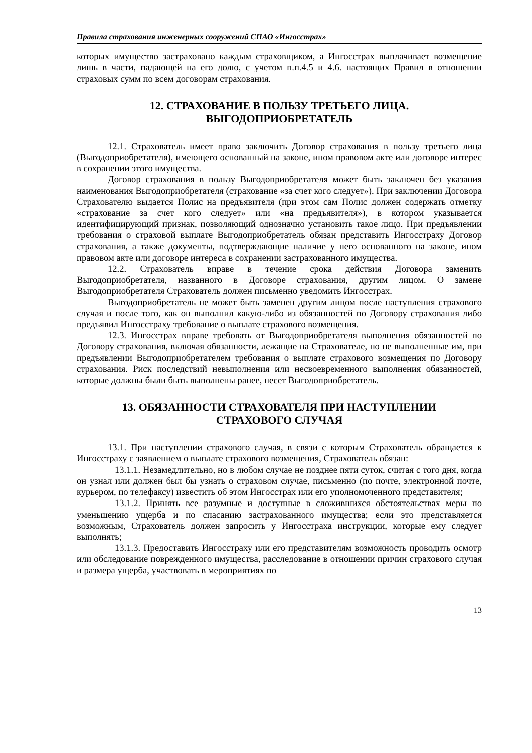Правила страхования инженерных сооружений СПАО «Ингосстрах»
которых имущество застраховано каждым страховщиком, а Ингосстрах выплачивает возмещение лишь в части, падающей на его долю, с учетом п.п.4.5 и 4.6. настоящих Правил в отношении страховых сумм по всем договорам страхования.
12. СТРАХОВАНИЕ В ПОЛЬЗУ ТРЕТЬЕГО ЛИЦА.
ВЫГОДОПРИОБРЕТАТЕЛЬ
12.1. Страхователь имеет право заключить Договор страхования в пользу третьего лица (Выгодоприобретателя), имеющего основанный на законе, ином правовом акте или договоре интерес в сохранении этого имущества.
Договор страхования в пользу Выгодоприобретателя может быть заключен без указания наименования Выгодоприобретателя (страхование «за счет кого следует»). При заключении Договора Страхователю выдается Полис на предъявителя (при этом сам Полис должен содержать отметку «страхование за счет кого следует» или «на предъявителя»), в котором указывается идентифицирующий признак, позволяющий однозначно установить такое лицо. При предъявлении требования о страховой выплате Выгодоприобретатель обязан представить Ингосстраху Договор страхования, а также документы, подтверждающие наличие у него основанного на законе, ином правовом акте или договоре интереса в сохранении застрахованного имущества.
12.2. Страхователь вправе в течение срока действия Договора заменить Выгодоприобретателя, названного в Договоре страхования, другим лицом. О замене Выгодоприобретателя Страхователь должен письменно уведомить Ингосстрах.
Выгодоприобретатель не может быть заменен другим лицом после наступления страхового случая и после того, как он выполнил какую-либо из обязанностей по Договору страхования либо предъявил Ингосстраху требование о выплате страхового возмещения.
12.3. Ингосстрах вправе требовать от Выгодоприобретателя выполнения обязанностей по Договору страхования, включая обязанности, лежащие на Страхователе, но не выполненные им, при предъявлении Выгодоприобретателем требования о выплате страхового возмещения по Договору страхования. Риск последствий невыполнения или несвоевременного выполнения обязанностей, которые должны были быть выполнены ранее, несет Выгодоприобретатель.
13. ОБЯЗАННОСТИ СТРАХОВАТЕЛЯ ПРИ НАСТУПЛЕНИИ
СТРАХОВОГО СЛУЧАЯ
13.1. При наступлении страхового случая, в связи с которым Страхователь обращается к Ингосстраху с заявлением о выплате страхового возмещения, Страхователь обязан:
13.1.1. Незамедлительно, но в любом случае не позднее пяти суток, считая с того дня, когда он узнал или должен был бы узнать о страховом случае, письменно (по почте, электронной почте, курьером, по телефаксу) известить об этом Ингосстрах или его уполномоченного представителя;
13.1.2. Принять все разумные и доступные в сложившихся обстоятельствах меры по уменьшению ущерба и по спасанию застрахованного имущества; если это представляется возможным, Страхователь должен запросить у Ингосстраха инструкции, которые ему следует выполнять;
13.1.3. Предоставить Ингосстраху или его представителям возможность проводить осмотр или обследование поврежденного имущества, расследование в отношении причин страхового случая и размера ущерба, участвовать в мероприятиях по
13